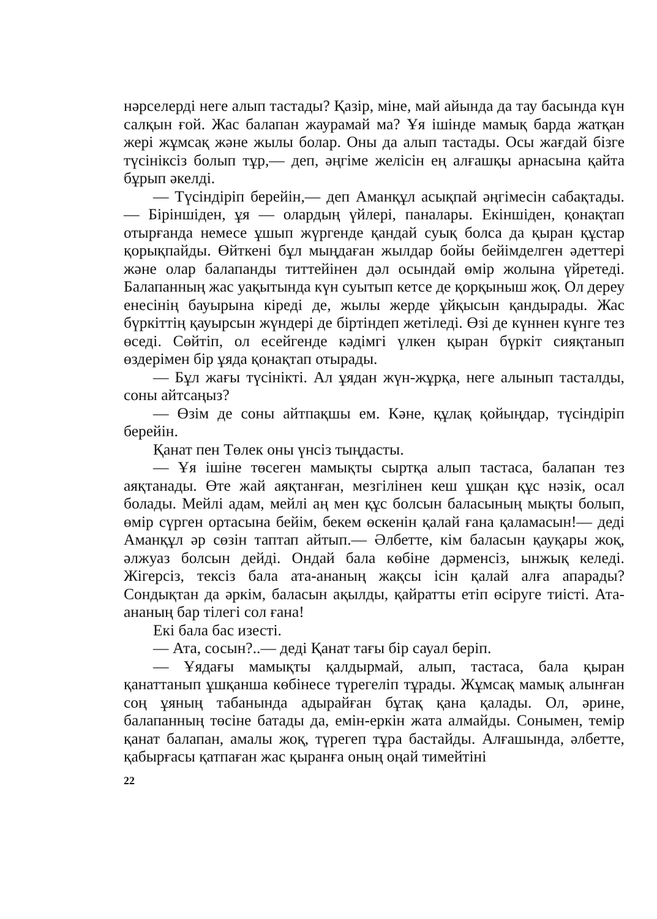нәрселерді неге алып тастады? Қазір, міне, май айында да тау басында күн салқын ғой. Жас балапан жаурамай ма? Ұя ішінде мамық барда жатқан жері жұмсақ және жылы болар. Оны да алып тастады. Осы жағдай бізге түсініксіз болып тұр,— деп, әңгіме желісін ең алғашқы арнасына қайта бұрып әкелді.
— Түсіндіріп берейін,— деп Аманқұл асықпай әңгімесін сабақтады.— Біріншіден, ұя — олардың үйлері, паналары. Екіншіден, қонақтап отырғанда немесе ұшып жүргенде қандай суық болса да қыран құстар қорықпайды. Өйткені бұл мыңдаған жылдар бойы бейімделген әдеттері және олар балапанды титтейінен дәл осындай өмір жолына үйретеді. Балапанның жас уақытында күн суытып кетсе де қорқыныш жоқ. Ол дереу енесінің бауырына кіреді де, жылы жерде ұйқысын қандырады. Жас бүркіттің қауырсын жүндері де біртіндеп жетіледі. Өзі де күннен күнге тез өседі. Сөйтіп, ол есейгенде кәдімгі үлкен қыран бүркіт сияқтанып өздерімен бір ұяда қонақтап отырады.
— Бұл жағы түсінікті. Ал ұядан жүн-жұрқа, неге алынып тасталды, соны айтсаңыз?
— Өзім де соны айтпақшы ем. Кәне, құлақ қойыңдар, түсіндіріп берейін.
Қанат пен Төлек оны үнсіз тыңдасты.
— Ұя ішіне төсеген мамықты сыртқа алып тастаса, балапан тез аяқтанады. Өте жай аяқтанған, мезгілінен кеш ұшқан құс нәзік, осал болады. Мейлі адам, мейлі аң мен құс болсын баласының мықты болып, өмір сүрген ортасына бейім, бекем өскенін қалай ғана қаламасын!— деді Аманқұл әр сөзін таптап айтып.— Әлбетте, кім баласын қауқары жоқ, әлжуаз болсын дейді. Ондай бала көбіне дәрменсіз, ынжық келеді. Жігерсіз, тексіз бала ата-ананың жақсы ісін қалай алға апарады? Сондықтан да әркім, баласын ақылды, қайратты етіп өсіруге тиісті. Ата-ананың бар тілегі сол ғана!
Екі бала бас изесті.
— Ата, сосын?..— деді Қанат тағы бір сауал беріп.
— Ұядағы мамықты қалдырмай, алып, тастаса, бала қыран қанаттанып ұшқанша көбінесе түрегеліп тұрады. Жұмсақ мамық алынған соң ұяның табанында адырайған бұтақ қана қалады. Ол, әрине, балапанның төсіне батады да, емін-еркін жата алмайды. Сонымен, темір қанат балапан, амалы жоқ, түрегеп тұра бастайды. Алғашында, әлбетте, қабырғасы қатпаған жас қыранға оның оңай тимейтіні
22